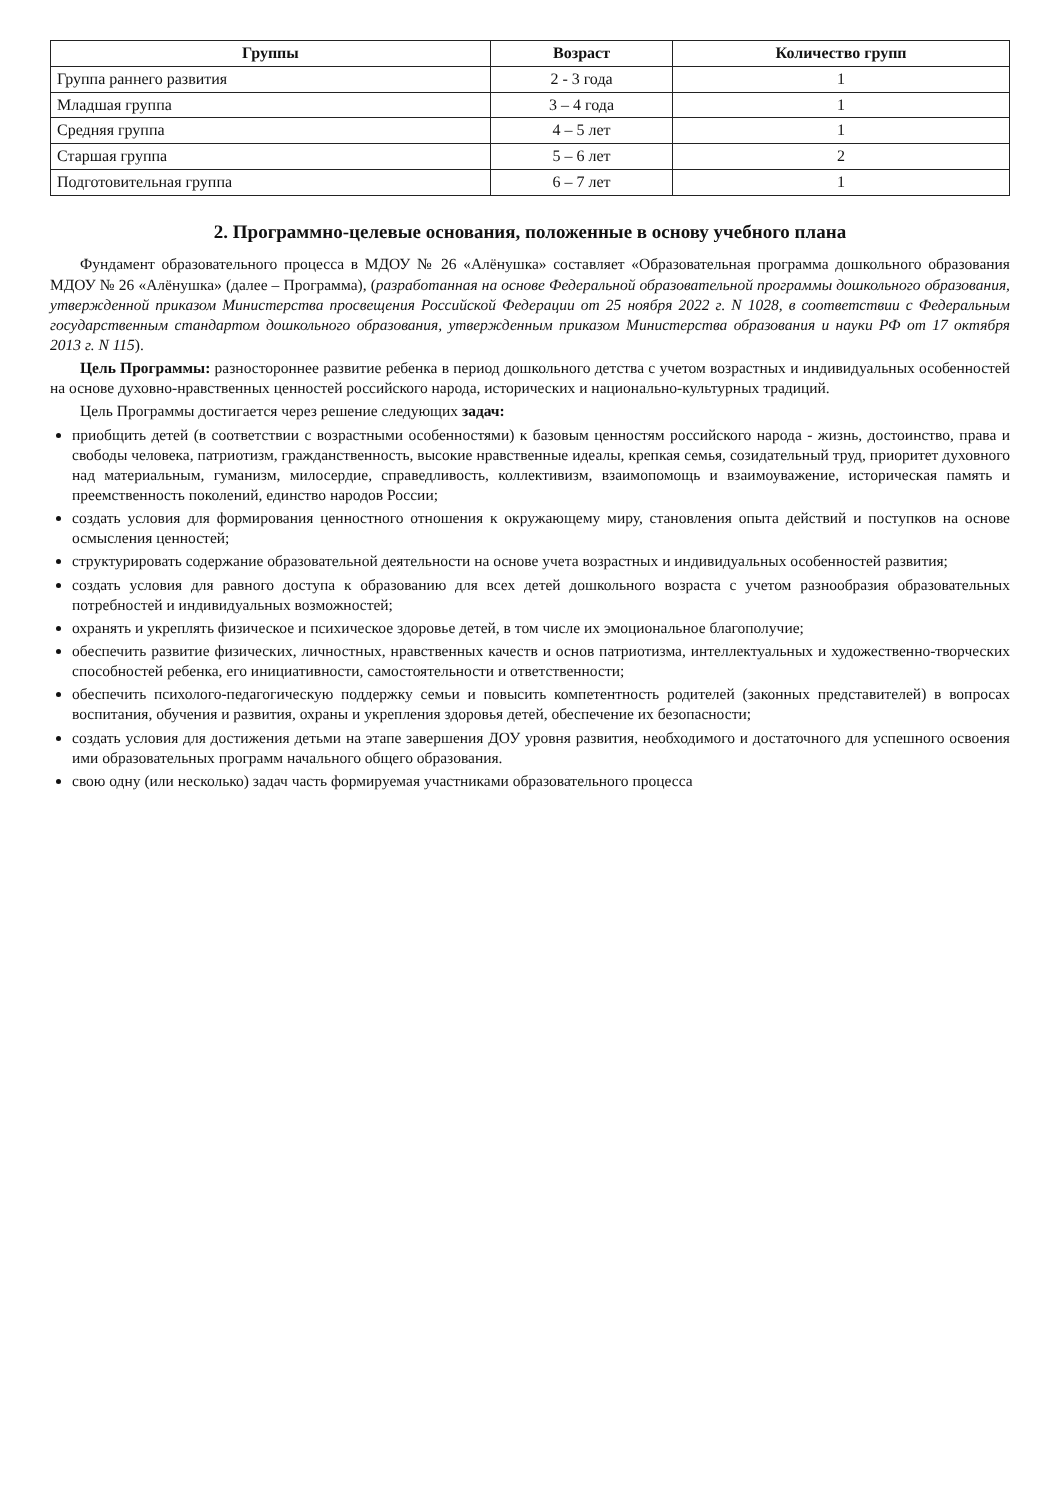| Группы | Возраст | Количество групп |
| --- | --- | --- |
| Группа раннего развития | 2 - 3 года | 1 |
| Младшая группа | 3 – 4 года | 1 |
| Средняя группа | 4 – 5 лет | 1 |
| Старшая группа | 5 – 6 лет | 2 |
| Подготовительная группа | 6 – 7 лет | 1 |
2. Программно-целевые основания, положенные в основу учебного плана
Фундамент образовательного процесса в МДОУ № 26 «Алёнушка» составляет «Образовательная программа дошкольного образования МДОУ № 26 «Алёнушка» (далее – Программа), (разработанная на основе Федеральной образовательной программы дошкольного образования, утвержденной приказом Министерства просвещения Российской Федерации от 25 ноября 2022 г. N 1028, в соответствии с Федеральным государственным стандартом дошкольного образования, утвержденным приказом Министерства образования и науки РФ от 17 октября 2013 г. N 115).
Цель Программы: разностороннее развитие ребенка в период дошкольного детства с учетом возрастных и индивидуальных особенностей на основе духовно-нравственных ценностей российского народа, исторических и национально-культурных традиций.
Цель Программы достигается через решение следующих задач:
приобщить детей (в соответствии с возрастными особенностями) к базовым ценностям российского народа - жизнь, достоинство, права и свободы человека, патриотизм, гражданственность, высокие нравственные идеалы, крепкая семья, созидательный труд, приоритет духовного над материальным, гуманизм, милосердие, справедливость, коллективизм, взаимопомощь и взаимоуважение, историческая память и преемственность поколений, единство народов России;
создать условия для формирования ценностного отношения к окружающему миру, становления опыта действий и поступков на основе осмысления ценностей;
структурировать содержание образовательной деятельности на основе учета возрастных и индивидуальных особенностей развития;
создать условия для равного доступа к образованию для всех детей дошкольного возраста с учетом разнообразия образовательных потребностей и индивидуальных возможностей;
охранять и укреплять физическое и психическое здоровье детей, в том числе их эмоциональное благополучие;
обеспечить развитие физических, личностных, нравственных качеств и основ патриотизма, интеллектуальных и художественно-творческих способностей ребенка, его инициативности, самостоятельности и ответственности;
обеспечить психолого-педагогическую поддержку семьи и повысить компетентность родителей (законных представителей) в вопросах воспитания, обучения и развития, охраны и укрепления здоровья детей, обеспечение их безопасности;
создать условия для достижения детьми на этапе завершения ДОУ уровня развития, необходимого и достаточного для успешного освоения ими образовательных программ начального общего образования.
свою одну (или несколько) задач часть формируемая участниками образовательного процесса